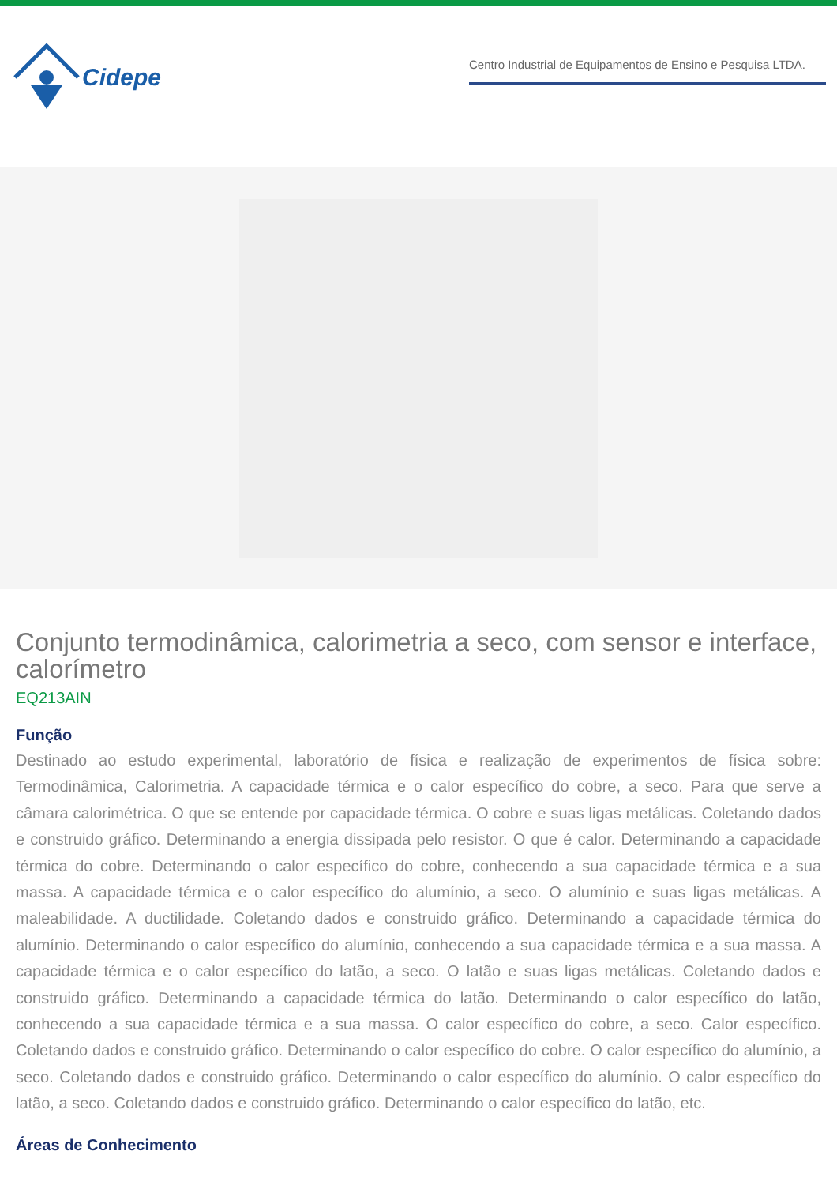Cidepe
Centro Industrial de Equipamentos de Ensino e Pesquisa LTDA.
Conjunto termodinâmica, calorimetria a seco, com sensor e interface, calorímetro
EQ213AIN
Função
Destinado ao estudo experimental, laboratório de física e realização de experimentos de física sobre: Termodinâmica, Calorimetria. A capacidade térmica e o calor específico do cobre, a seco. Para que serve a câmara calorimétrica. O que se entende por capacidade térmica. O cobre e suas ligas metálicas. Coletando dados e construido gráfico. Determinando a energia dissipada pelo resistor. O que é calor. Determinando a capacidade térmica do cobre. Determinando o calor específico do cobre, conhecendo a sua capacidade térmica e a sua massa. A capacidade térmica e o calor específico do alumínio, a seco. O alumínio e suas ligas metálicas. A maleabilidade. A ductilidade. Coletando dados e construido gráfico. Determinando a capacidade térmica do alumínio. Determinando o calor específico do alumínio, conhecendo a sua capacidade térmica e a sua massa. A capacidade térmica e o calor específico do latão, a seco. O latão e suas ligas metálicas. Coletando dados e construido gráfico. Determinando a capacidade térmica do latão. Determinando o calor específico do latão, conhecendo a sua capacidade térmica e a sua massa. O calor específico do cobre, a seco. Calor específico. Coletando dados e construido gráfico. Determinando o calor específico do cobre. O calor específico do alumínio, a seco. Coletando dados e construido gráfico. Determinando o calor específico do alumínio. O calor específico do latão, a seco. Coletando dados e construido gráfico. Determinando o calor específico do latão, etc.
Áreas de Conhecimento